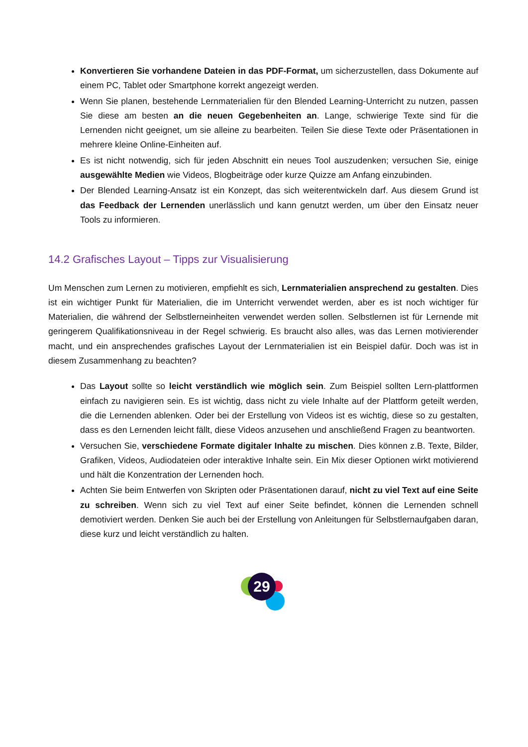Konvertieren Sie vorhandene Dateien in das PDF-Format, um sicherzustellen, dass Dokumente auf einem PC, Tablet oder Smartphone korrekt angezeigt werden.
Wenn Sie planen, bestehende Lernmaterialien für den Blended Learning-Unterricht zu nutzen, passen Sie diese am besten an die neuen Gegebenheiten an. Lange, schwierige Texte sind für die Lernenden nicht geeignet, um sie alleine zu bearbeiten. Teilen Sie diese Texte oder Präsentationen in mehrere kleine Online-Einheiten auf.
Es ist nicht notwendig, sich für jeden Abschnitt ein neues Tool auszudenken; versuchen Sie, einige ausgewählte Medien wie Videos, Blogbeiträge oder kurze Quizze am Anfang einzubinden.
Der Blended Learning-Ansatz ist ein Konzept, das sich weiterentwickeln darf. Aus diesem Grund ist das Feedback der Lernenden unerlässlich und kann genutzt werden, um über den Einsatz neuer Tools zu informieren.
14.2 Grafisches Layout – Tipps zur Visualisierung
Um Menschen zum Lernen zu motivieren, empfiehlt es sich, Lernmaterialien ansprechend zu gestalten. Dies ist ein wichtiger Punkt für Materialien, die im Unterricht verwendet werden, aber es ist noch wichtiger für Materialien, die während der Selbstlerneinheiten verwendet werden sollen. Selbstlernen ist für Lernende mit geringerem Qualifikationsniveau in der Regel schwierig. Es braucht also alles, was das Lernen motivierender macht, und ein ansprechendes grafisches Layout der Lernmaterialien ist ein Beispiel dafür. Doch was ist in diesem Zusammenhang zu beachten?
Das Layout sollte so leicht verständlich wie möglich sein. Zum Beispiel sollten Lern-plattformen einfach zu navigieren sein. Es ist wichtig, dass nicht zu viele Inhalte auf der Plattform geteilt werden, die die Lernenden ablenken. Oder bei der Erstellung von Videos ist es wichtig, diese so zu gestalten, dass es den Lernenden leicht fällt, diese Videos anzusehen und anschließend Fragen zu beantworten.
Versuchen Sie, verschiedene Formate digitaler Inhalte zu mischen. Dies können z.B. Texte, Bilder, Grafiken, Videos, Audiodateien oder interaktive Inhalte sein. Ein Mix dieser Optionen wirkt motivierend und hält die Konzentration der Lernenden hoch.
Achten Sie beim Entwerfen von Skripten oder Präsentationen darauf, nicht zu viel Text auf eine Seite zu schreiben. Wenn sich zu viel Text auf einer Seite befindet, können die Lernenden schnell demotiviert werden. Denken Sie auch bei der Erstellung von Anleitungen für Selbstlernaufgaben daran, diese kurz und leicht verständlich zu halten.
29